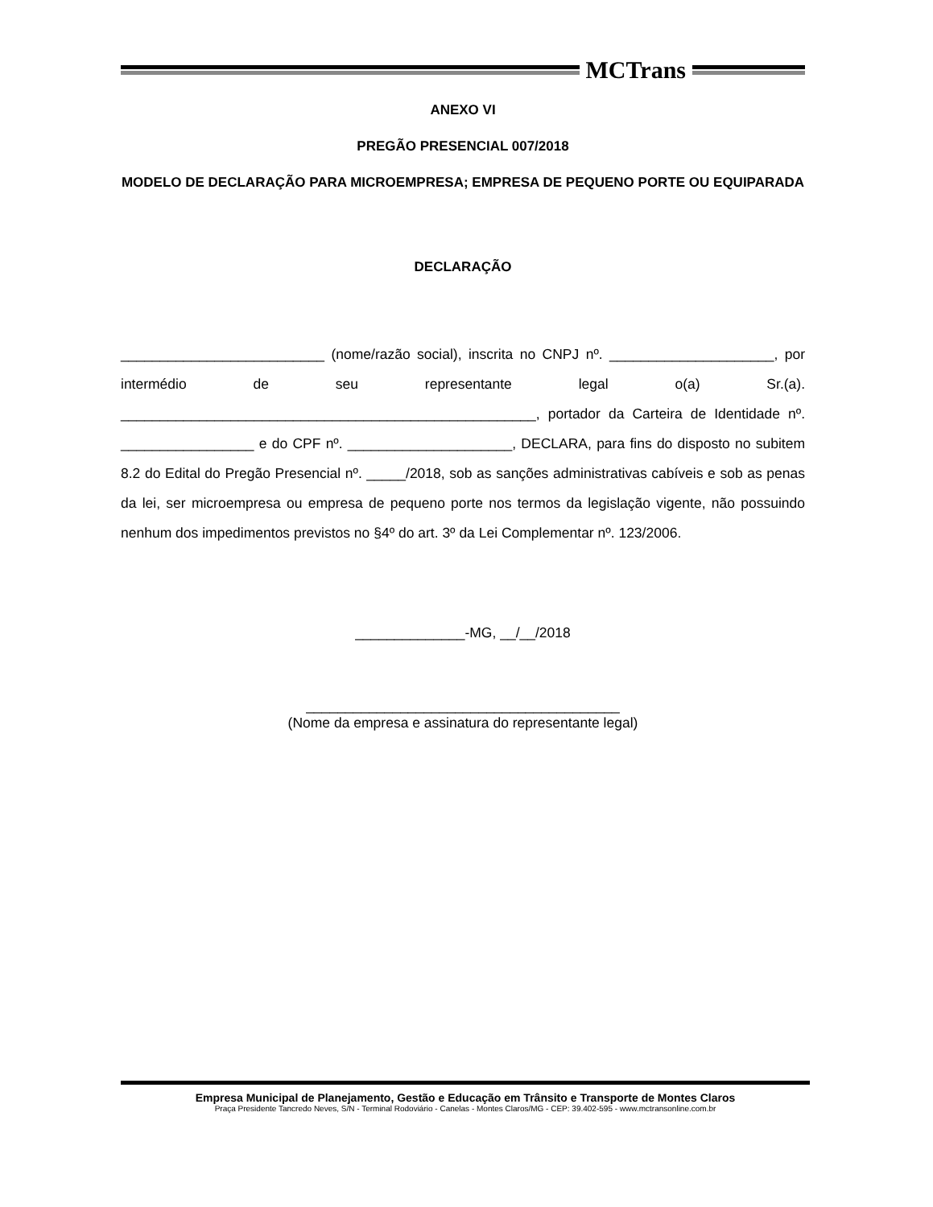MCTrans
ANEXO VI
PREGÃO PRESENCIAL 007/2018
MODELO DE DECLARAÇÃO PARA MICROEMPRESA; EMPRESA DE PEQUENO PORTE OU EQUIPARADA
DECLARAÇÃO
__________________________ (nome/razão social), inscrita no CNPJ nº. _____________________, por intermédio de seu representante legal o(a) Sr.(a). _____________________________________________________, portador da Carteira de Identidade nº. _________________ e do CPF nº. _____________________, DECLARA, para fins do disposto no subitem 8.2 do Edital do Pregão Presencial nº. _____/2018, sob as sanções administrativas cabíveis e sob as penas da lei, ser microempresa ou empresa de pequeno porte nos termos da legislação vigente, não possuindo nenhum dos impedimentos previstos no §4º do art. 3º da Lei Complementar nº. 123/2006.
______________-MG, __/__/2018
________________________________________
(Nome da empresa e assinatura do representante legal)
Empresa Municipal de Planejamento, Gestão e Educação em Trânsito e Transporte de Montes Claros
Praça Presidente Tancredo Neves, S/N - Terminal Rodoviário - Canelas - Montes Claros/MG - CEP: 39.402-595 - www.mctransonline.com.br